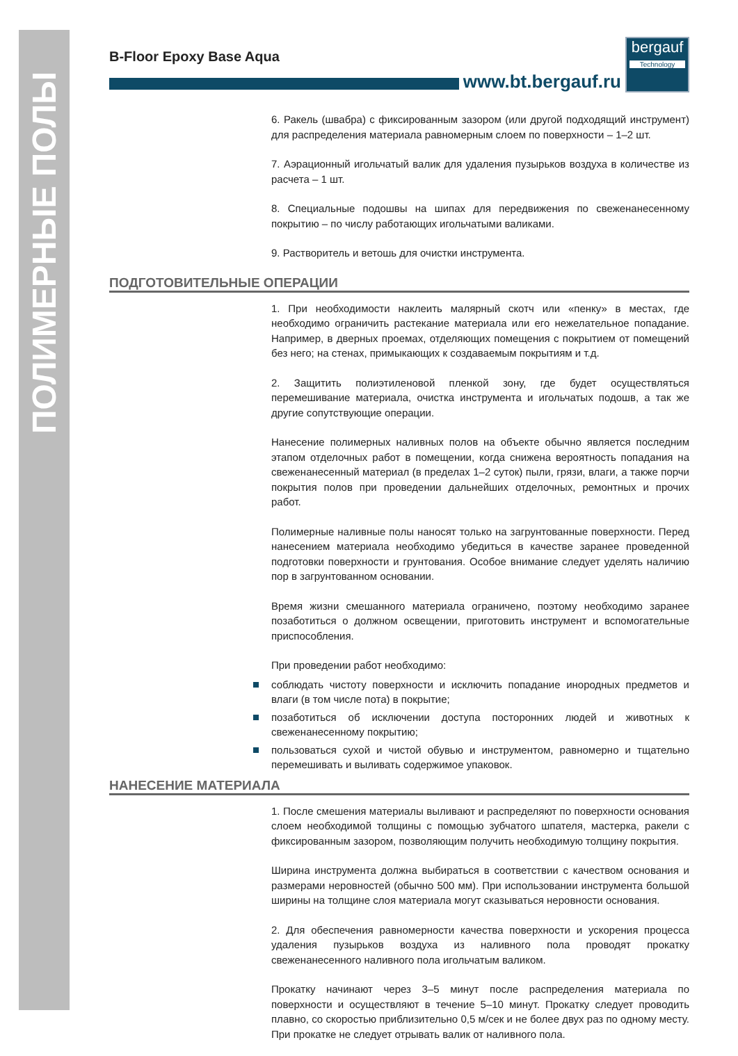ПОЛИМЕРНЫЕ ПОЛЫ
B-Floor Epoxy Base Aqua
www.bt.bergauf.ru
bergauf
Technology
6. Ракель (швабра) с фиксированным зазором (или другой подходящий инструмент) для распределения материала равномерным слоем по поверхности – 1–2 шт.
7. Аэрационный игольчатый валик для удаления пузырьков воздуха в количестве из расчета – 1 шт.
8. Специальные подошвы на шипах для передвижения по свеженанесенному покрытию – по числу работающих игольчатыми валиками.
9. Растворитель и ветошь для очистки инструмента.
ПОДГОТОВИТЕЛЬНЫЕ ОПЕРАЦИИ
1. При необходимости наклеить малярный скотч или «пенку» в местах, где необходимо ограничить растекание материала или его нежелательное попадание. Например, в дверных проемах, отделяющих помещения с покрытием от помещений без него; на стенах, примыкающих к создаваемым покрытиям и т.д.
2. Защитить полиэтиленовой пленкой зону, где будет осуществляться перемешивание материала, очистка инструмента и игольчатых подошв, а так же другие сопутствующие операции.
Нанесение полимерных наливных полов на объекте обычно является последним этапом отделочных работ в помещении, когда снижена вероятность попадания на свеженанесенный материал (в пределах 1–2 суток) пыли, грязи, влаги, а также порчи покрытия полов при проведении дальнейших отделочных, ремонтных и прочих работ.
Полимерные наливные полы наносят только на загрунтованные поверхности. Перед нанесением материала необходимо убедиться в качестве заранее проведенной подготовки поверхности и грунтования. Особое внимание следует уделять наличию пор в загрунтованном основании.
Время жизни смешанного материала ограничено, поэтому необходимо заранее позаботиться о должном освещении, приготовить инструмент и вспомогательные приспособления.
При проведении работ необходимо:
соблюдать чистоту поверхности и исключить попадание инородных предметов и влаги (в том числе пота) в покрытие;
позаботиться об исключении доступа посторонних людей и животных к свеженанесенному покрытию;
пользоваться сухой и чистой обувью и инструментом, равномерно и тщательно перемешивать и выливать содержимое упаковок.
НАНЕСЕНИЕ МАТЕРИАЛА
1. После смешения материалы выливают и распределяют по поверхности основания слоем необходимой толщины с помощью зубчатого шпателя, мастерка, ракели с фиксированным зазором, позволяющим получить необходимую толщину покрытия.
Ширина инструмента должна выбираться в соответствии с качеством основания и размерами неровностей (обычно 500 мм). При использовании инструмента большой ширины на толщине слоя материала могут сказываться неровности основания.
2. Для обеспечения равномерности качества поверхности и ускорения процесса удаления пузырьков воздуха из наливного пола проводят прокатку свеженанесенного наливного пола игольчатым валиком.
Прокатку начинают через 3–5 минут после распределения материала по поверхности и осуществляют в течение 5–10 минут. Прокатку следует проводить плавно, со скоростью приблизительно 0,5 м/сек и не более двух раз по одному месту. При прокатке не следует отрывать валик от наливного пола.